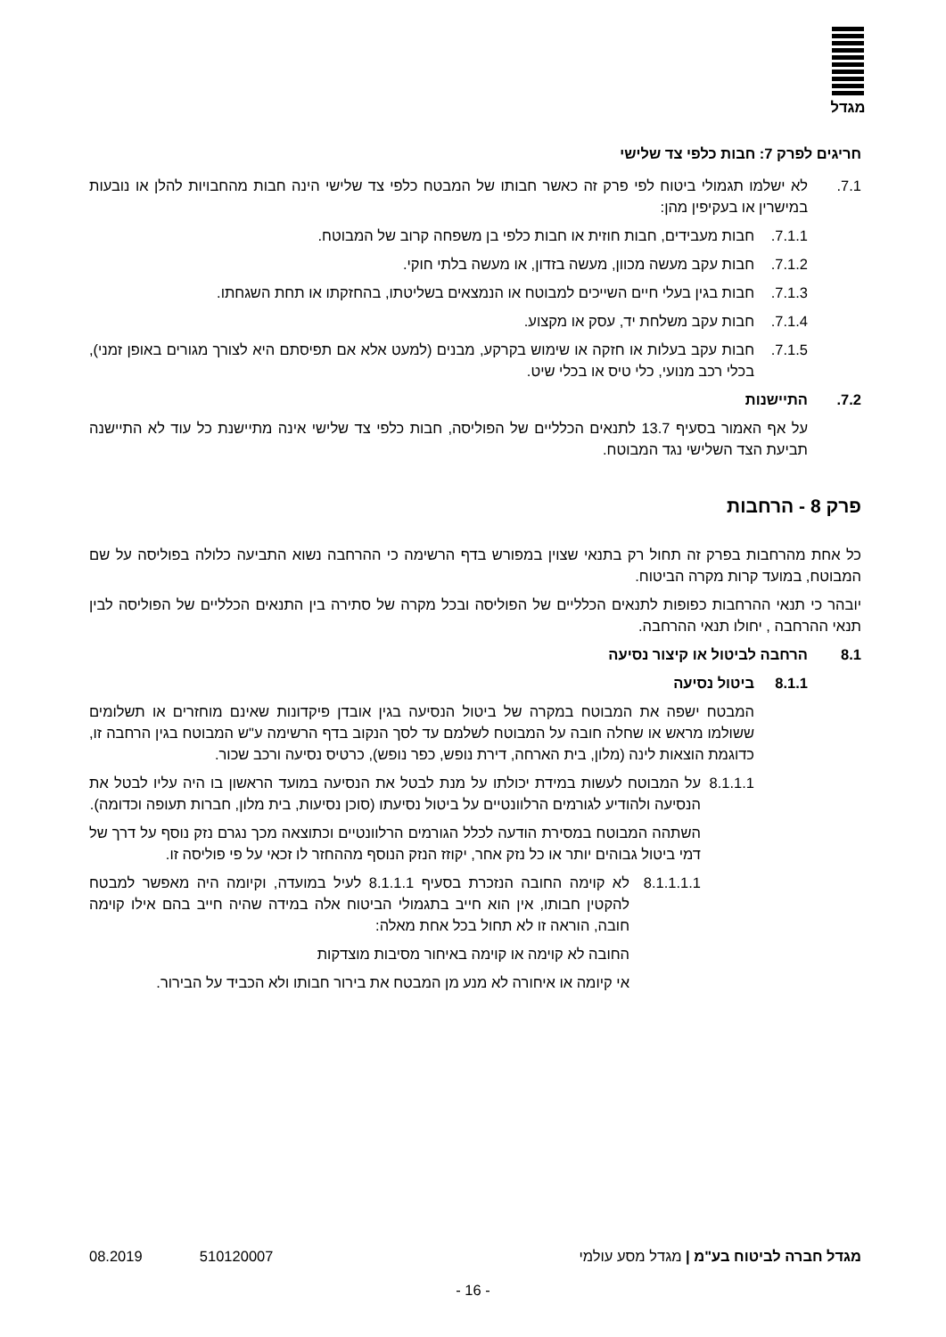מגדל
חריגים לפרק 7: חבות כלפי צד שלישי
7.1. לא ישלמו תגמולי ביטוח לפי פרק זה כאשר חבותו של המבטח כלפי צד שלישי הינה חבות מהחבויות להלן או נובעות במישרין או בעקיפין מהן:
7.1.1. חבות מעבידים, חבות חוזית או חבות כלפי בן משפחה קרוב של המבוטח.
7.1.2. חבות עקב מעשה מכוון, מעשה בזדון, או מעשה בלתי חוקי.
7.1.3. חבות בגין בעלי חיים השייכים למבוטח או הנמצאים בשליטתו, בהחזקתו או תחת השגחתו.
7.1.4. חבות עקב משלחת יד, עסק או מקצוע.
7.1.5. חבות עקב בעלות או חזקה או שימוש בקרקע, מבנים (למעט אלא אם תפיסתם היא לצורך מגורים באופן זמני), בכלי רכב מנועי, כלי טיס או בכלי שיט.
7.2. התיישנות
על אף האמור בסעיף 13.7 לתנאים הכלליים של הפוליסה, חבות כלפי צד שלישי אינה מתיישנת כל עוד לא התיישנה תביעת הצד השלישי נגד המבוטח.
פרק 8 - הרחבות
כל אחת מהרחבות בפרק זה תחול רק בתנאי שצוין במפורש בדף הרשימה כי ההרחבה נשוא התביעה כלולה בפוליסה על שם המבוטח, במועד קרות מקרה הביטוח.
יובהר כי תנאי ההרחבות כפופות לתנאים הכלליים של הפוליסה ובכל מקרה של סתירה בין התנאים הכלליים של הפוליסה לבין תנאי ההרחבה , יחולו תנאי ההרחבה.
8.1 הרחבה לביטול או קיצור נסיעה
8.1.1 ביטול נסיעה
המבטח ישפה את המבוטח במקרה של ביטול הנסיעה בגין אובדן פיקדונות שאינם מוחזרים או תשלומים ששולמו מראש או שחלה חובה על המבוטח לשלמם עד לסך הנקוב בדף הרשימה ע"ש המבוטח בגין הרחבה זו, כדוגמת הוצאות לינה (מלון, בית הארחה, דירת נופש, כפר נופש), כרטיס נסיעה ורכב שכור.
8.1.1.1
על המבוטח לעשות במידת יכולתו על מנת לבטל את הנסיעה במועד הראשון בו היה עליו לבטל את הנסיעה ולהודיע לגורמים הרלוונטיים על ביטול נסיעתו (סוכן נסיעות, בית מלון, חברות תעופה וכדומה).
השתהה המבוטח במסירת הודעה לכלל הגורמים הרלוונטיים וכתוצאה מכך נגרם נזק נוסף על דרך של דמי ביטול גבוהים יותר או כל נזק אחר, יקוזז הנזק הנוסף מההחזר לו זכאי על פי פוליסה זו.
8.1.1.1.1
לא קוימה החובה הנזכרת בסעיף 8.1.1.1 לעיל במועדה, וקיומה היה מאפשר למבטח להקטין חבותו, אין הוא חייב בתגמולי הביטוח אלה במידה שהיה חייב בהם אילו קוימה חובה, הוראה זו לא תחול בכל אחת מאלה:
החובה לא קוימה או קוימה באיחור מסיבות מוצדקות
אי קיומה או איחורה לא מנע מן המבטח את בירור חבותו ולא הכביד על הבירור.
מגדל חברה לביטוח בע"מ | מגדל מסע עולמי 510120007 08.2019
- 16 -